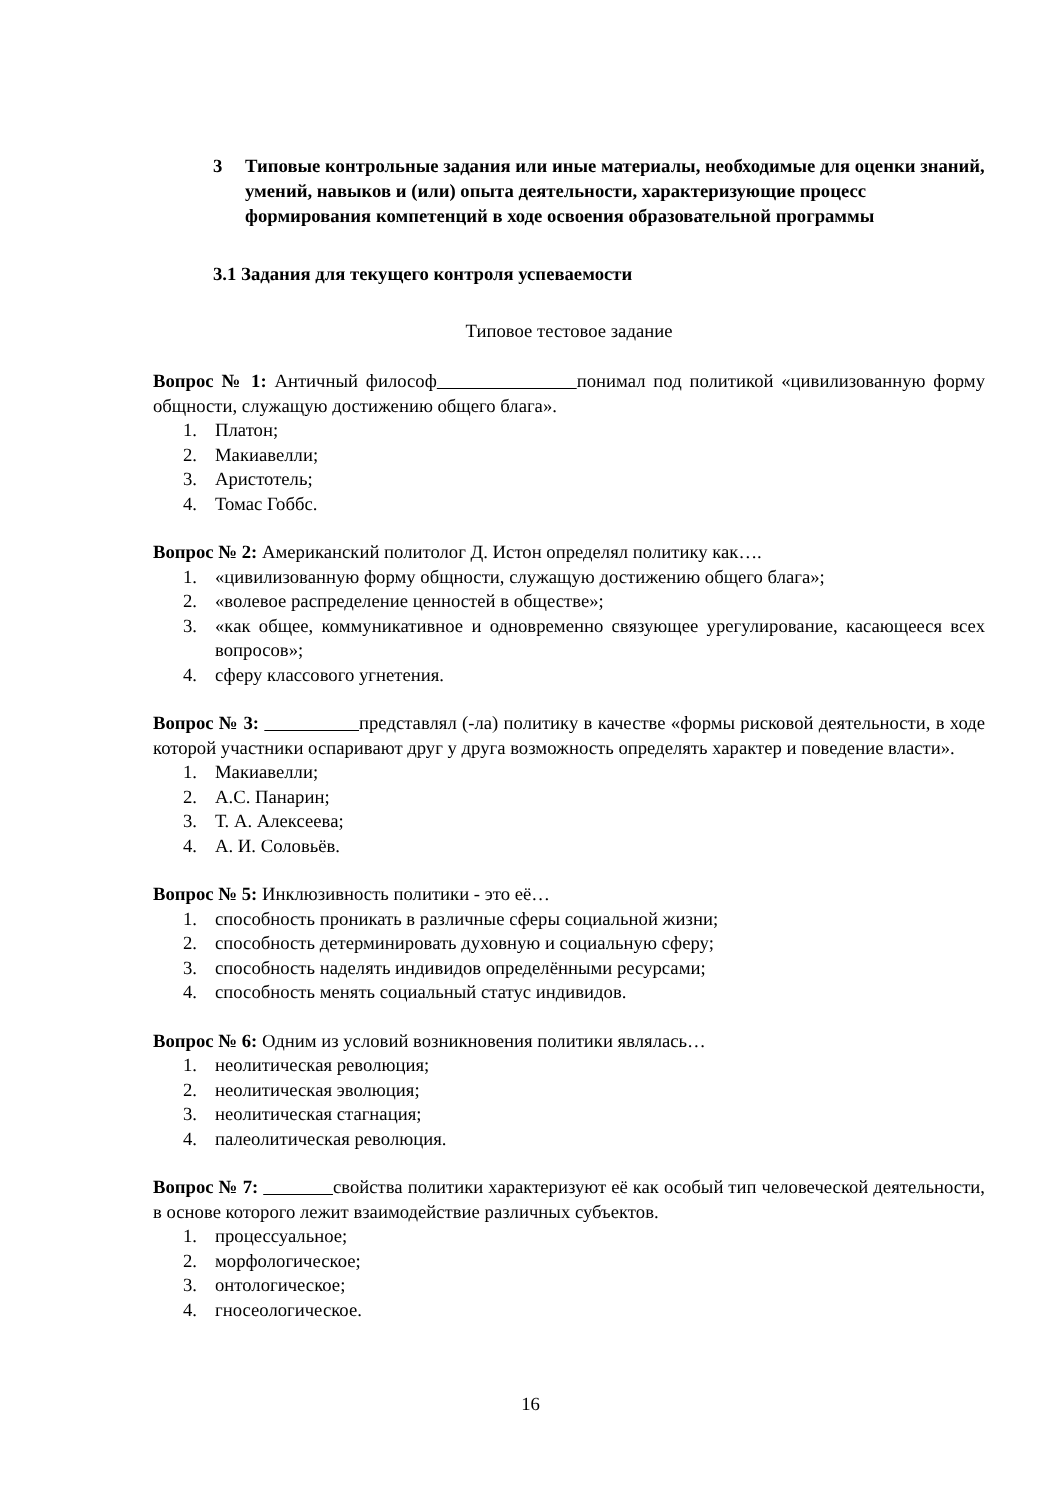3 Типовые контрольные задания или иные материалы, необходимые для оценки знаний, умений, навыков и (или) опыта деятельности, характеризующие процесс формирования компетенций в ходе освоения образовательной программы
3.1 Задания для текущего контроля успеваемости
Типовое тестовое задание
Вопрос № 1: Античный философ понимал под политикой «цивилизованную форму общности, служащую достижению общего блага».
1. Платон;
2. Макиавелли;
3. Аристотель;
4. Томас Гоббс.
Вопрос № 2: Американский политолог Д. Истон определял политику как….
1. «цивилизованную форму общности, служащую достижению общего блага»;
2. «волевое распределение ценностей в обществе»;
3. «как общее, коммуникативное и одновременно связующее урегулирование, касающееся всех вопросов»;
4. сферу классового угнетения.
Вопрос № 3: представлял (-ла) политику в качестве «формы рисковой деятельности, в ходе которой участники оспаривают друг у друга возможность определять характер и поведение власти».
1. Макиавелли;
2. А.С. Панарин;
3. Т. А. Алексеева;
4. А. И. Соловьёв.
Вопрос № 5: Инклюзивность политики - это её…
1. способность проникать в различные сферы социальной жизни;
2. способность детерминировать духовную и социальную сферу;
3. способность наделять индивидов определёнными ресурсами;
4. способность менять социальный статус индивидов.
Вопрос № 6: Одним из условий возникновения политики являлась…
1. неолитическая революция;
2. неолитическая эволюция;
3. неолитическая стагнация;
4. палеолитическая революция.
Вопрос № 7: свойства политики характеризуют её как особый тип человеческой деятельности, в основе которого лежит взаимодействие различных субъектов.
1. процессуальное;
2. морфологическое;
3. онтологическое;
4. гносеологическое.
16